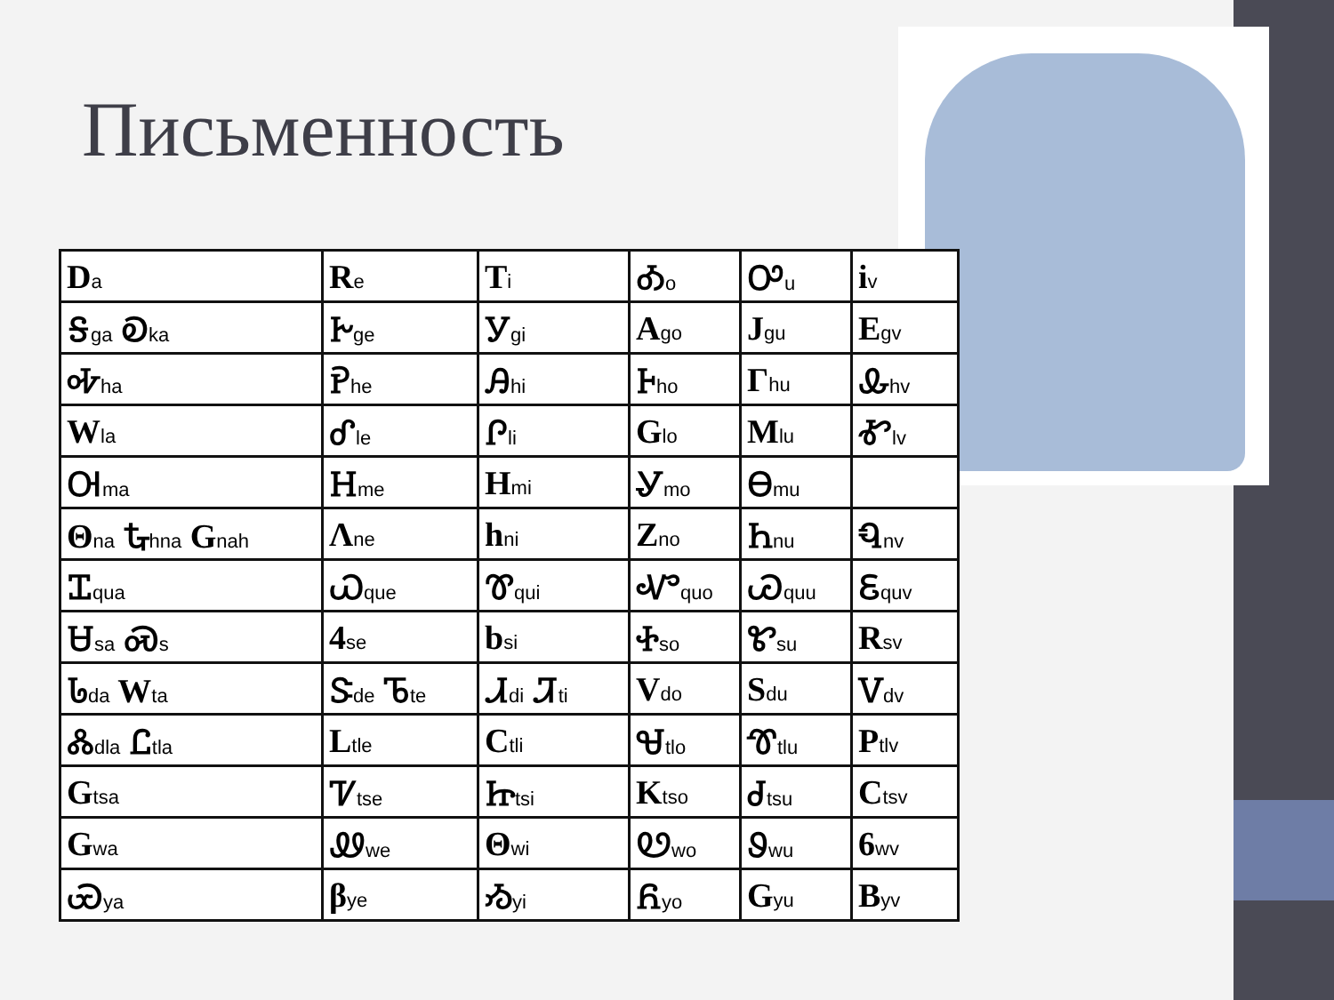Письменность
| D a | R e | T i | Ꭳ o | Ꭴ u | i v |
| Ꭶ ga Ꭷ ka | Ꭸ ge | Ꭹ gi | A go | J gu | E gv |
| Ꭽ ha | Ꭾ he | Ꭿ hi | Ꮀ ho | Γ hu | Ꮂ hv |
| W la | Ꮄ le | Ꮅ li | G lo | M lu | Ꮉ lv |
| Ꮊ ma | Ꮋ me | H mi | Ꮍ mo | Ꮎ mu | |
| Θ na Ꮏ hna G nah | Λ ne | h ni | Z no | Ꮒ nu | Ꮔ nv |
| Ꮖ qua | Ꮗ que | Ꮘ qui | Ꮙ quo | Ꮚ quu | Ꮛ quv |
| Ꮜ sa Ꮝ s | 4 se | b si | Ꮠ so | Ꮡ su | R sv |
| Ꮣ da W ta | Ꮥ de Ꮦ te | Ꮧ di Ꮨ ti | V do | S du | Ꮩ dv |
| Ꮬ dla Ꮭ tla | L tle | C tli | Ꮰ tlo | Ꮱ tlu | P tlv |
| G tsa | Ꮴ tse | Ꮵ tsi | K tso | Ꮷ tsu | C tsv |
| G wa | Ꮺ we | Θ wi | Ꮼ wo | Ꮽ wu | 6 wv |
| Ꮿ ya | β ye | Ᏹ yi | Ᏺ yo | G yu | B yv |